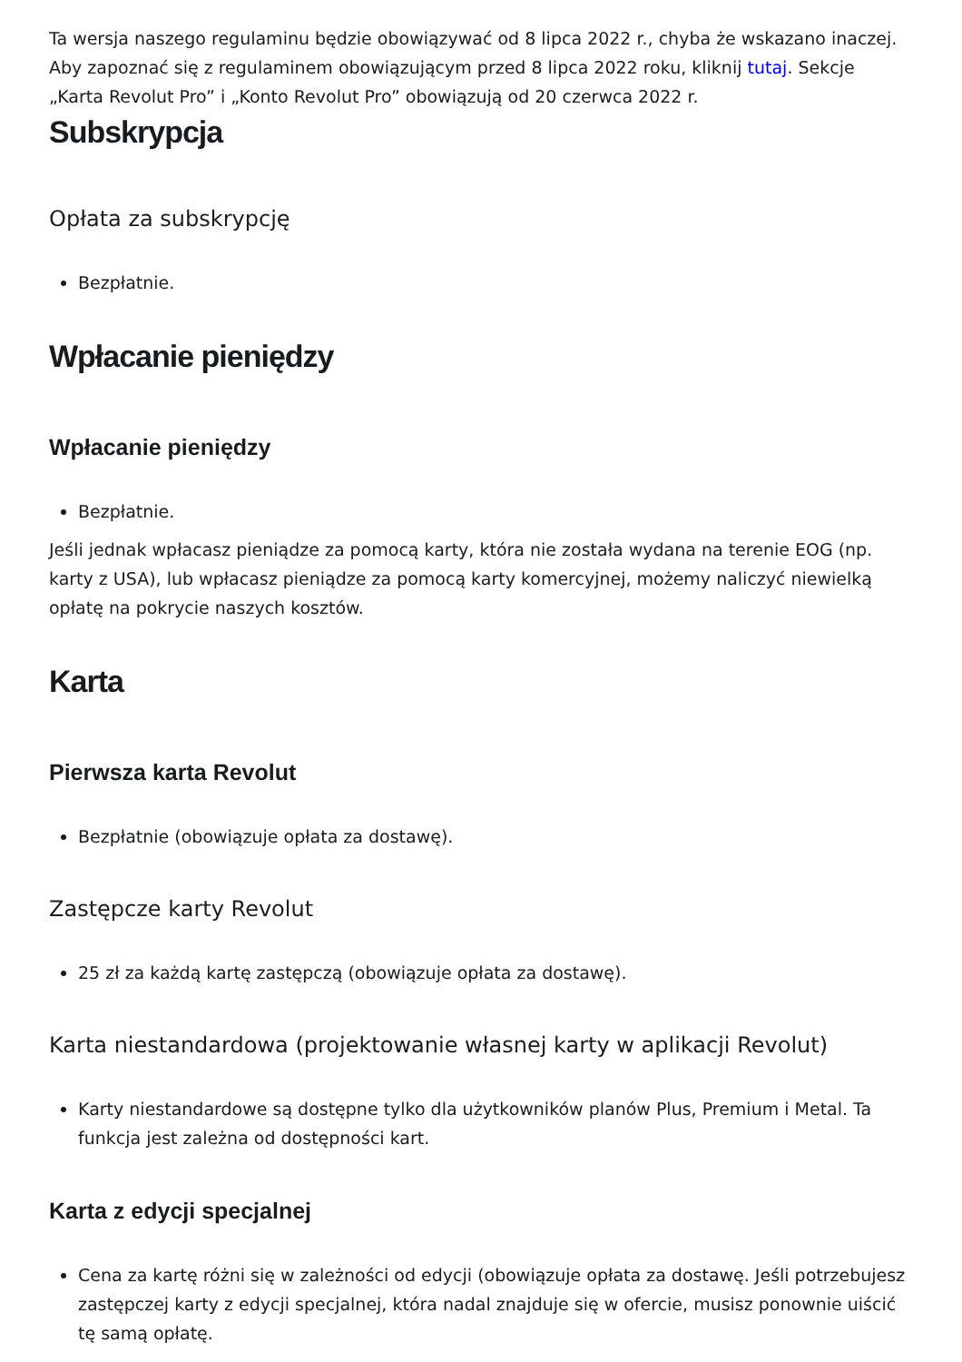Ta wersja naszego regulaminu będzie obowiązywać od 8 lipca 2022 r., chyba że wskazano inaczej. Aby zapoznać się z regulaminem obowiązującym przed 8 lipca 2022 roku, kliknij tutaj. Sekcje „Karta Revolut Pro” i „Konto Revolut Pro” obowiązują od 20 czerwca 2022 r.
Subskrypcja
Opłata za subskrypcję
Bezpłatnie.
Wpłacanie pieniędzy
Wpłacanie pieniędzy
Bezpłatnie.
Jeśli jednak wpłacasz pieniądze za pomocą karty, która nie została wydana na terenie EOG (np. karty z USA), lub wpłacasz pieniądze za pomocą karty komercyjnej, możemy naliczyć niewielką opłatę na pokrycie naszych kosztów.
Karta
Pierwsza karta Revolut
Bezpłatnie (obowiązuje opłata za dostawę).
Zastępcze karty Revolut
25 zł za każdą kartę zastępczą (obowiązuje opłata za dostawę).
Karta niestandardowa (projektowanie własnej karty w aplikacji Revolut)
Karty niestandardowe są dostępne tylko dla użytkowników planów Plus, Premium i Metal. Ta funkcja jest zależna od dostępności kart.
Karta z edycji specjalnej
Cena za kartę różni się w zależności od edycji (obowiązuje opłata za dostawę. Jeśli potrzebujesz zastępczej karty z edycji specjalnej, która nadal znajduje się w ofercie, musisz ponownie uiścić tę samą opłatę.